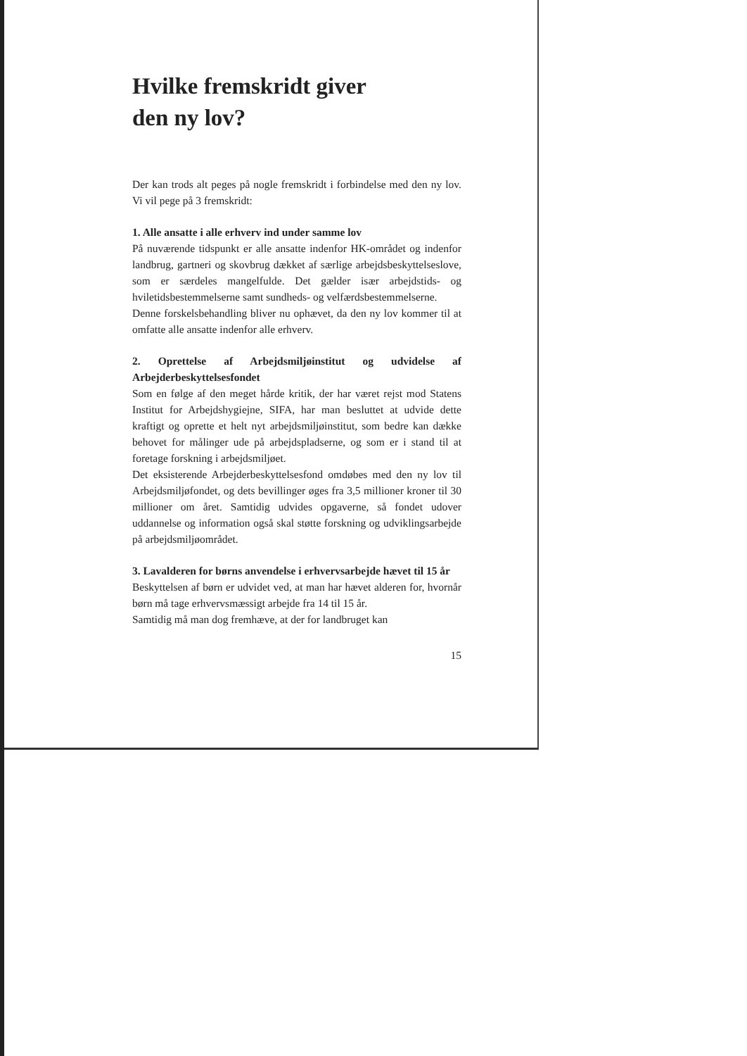Hvilke fremskridt giver
den ny lov?
Der kan trods alt peges på nogle fremskridt i forbindelse med den ny lov. Vi vil pege på 3 fremskridt:
1. Alle ansatte i alle erhverv ind under samme lov
På nuværende tidspunkt er alle ansatte indenfor HK-området og indenfor landbrug, gartneri og skovbrug dækket af særlige arbejdsbeskyttelseslove, som er særdeles mangelfulde. Det gælder især arbejdstids- og hviletidsbestemmelserne samt sundheds- og velfærdsbestemmelserne.
Denne forskelsbehandling bliver nu ophævet, da den ny lov kommer til at omfatte alle ansatte indenfor alle erhverv.
2. Oprettelse af Arbejdsmiljøinstitut og udvidelse af Arbejderbeskyttelsesfondet
Som en følge af den meget hårde kritik, der har været rejst mod Statens Institut for Arbejdshygiejne, SIFA, har man besluttet at udvide dette kraftigt og oprette et helt nyt arbejdsmiljøinstitut, som bedre kan dække behovet for målinger ude på arbejdspladserne, og som er i stand til at foretage forskning i arbejdsmiljøet.
Det eksisterende Arbejderbeskyttelsesfond omdøbes med den ny lov til Arbejdsmiljøfondet, og dets bevillinger øges fra 3,5 millioner kroner til 30 millioner om året. Samtidig udvides opgaverne, så fondet udover uddannelse og information også skal støtte forskning og udviklingsarbejde på arbejdsmiljøområdet.
3. Lavalderen for børns anvendelse i erhvervsarbejde hævet til 15 år
Beskyttelsen af børn er udvidet ved, at man har hævet alderen for, hvornår børn må tage erhvervsmæssigt arbejde fra 14 til 15 år.
Samtidig må man dog fremhæve, at der for landbruget kan
15